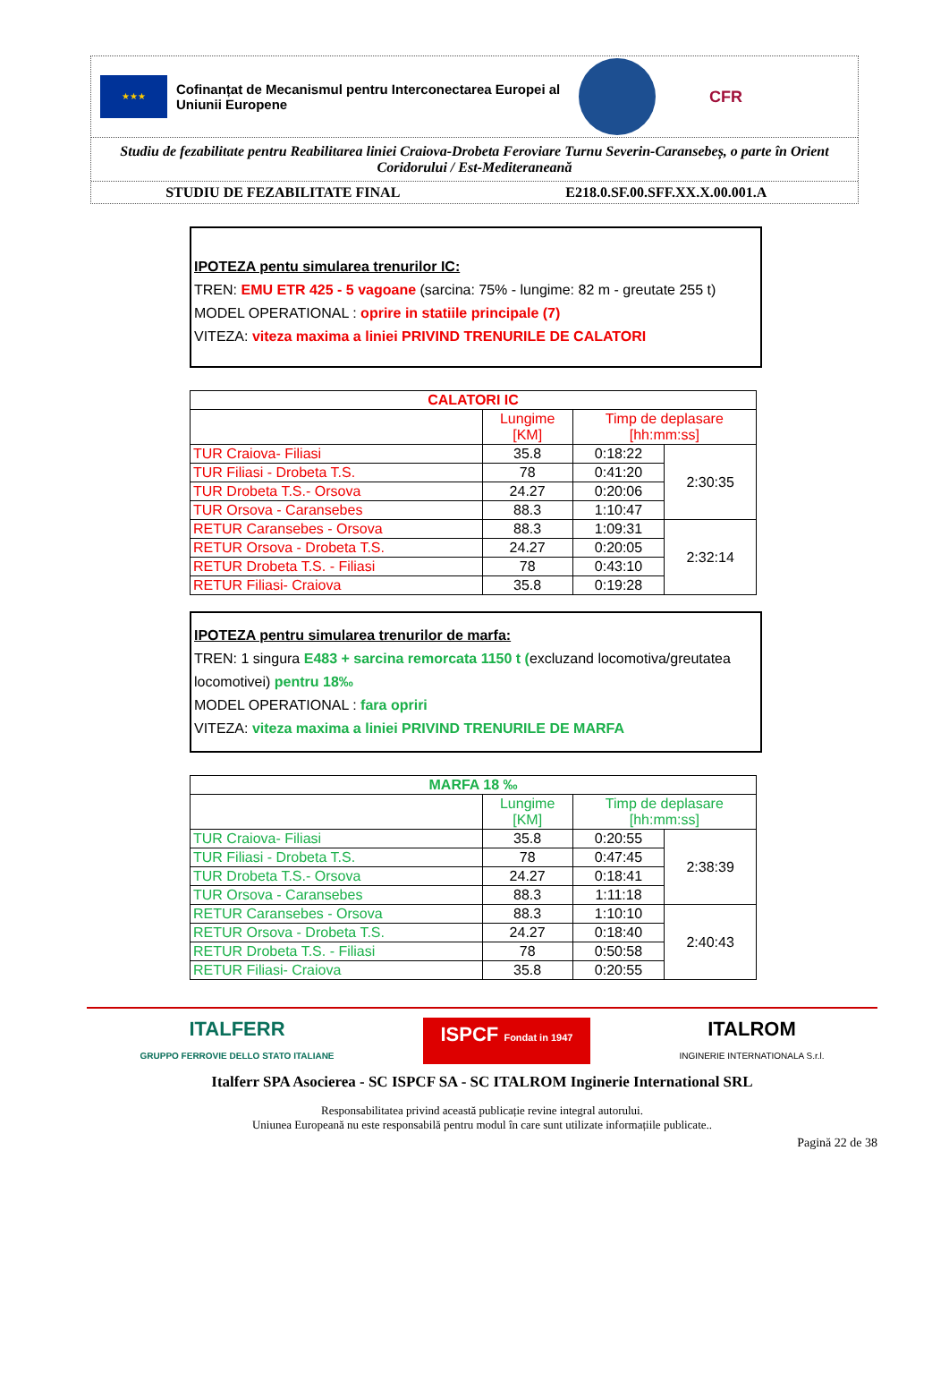★★★
Cofinanțat de Mecanismul pentru Interconectarea Europei al Uniunii Europene
CFR
Studiu de fezabilitate pentru Reabilitarea liniei Craiova-Drobeta Feroviare Turnu Severin-Caransebeș, o parte în Orient Coridorului / Est-Mediteraneană
STUDIU DE FEZABILITATE FINAL E218.0.SF.00.SFF.XX.X.00.001.A
IPOTEZA pentu simularea trenurilor IC:
TREN: EMU ETR 425 - 5 vagoane (sarcina: 75% - lungime: 82 m - greutate 255 t)
MODEL OPERATIONAL : oprire in statiile principale (7)
VITEZA: viteza maxima a liniei PRIVIND TRENURILE DE CALATORI
| CALATORI IC | | | |
| --- | --- | --- | --- |
| | Lungime [KM] | Timp de deplasare [hh:mm:ss] | |
| TUR Craiova- Filiasi | 35.8 | 0:18:22 | 2:30:35 |
| TUR Filiasi - Drobeta T.S. | 78 | 0:41:20 | |
| TUR Drobeta T.S.- Orsova | 24.27 | 0:20:06 | |
| TUR Orsova - Caransebes | 88.3 | 1:10:47 | |
| RETUR Caransebes - Orsova | 88.3 | 1:09:31 | 2:32:14 |
| RETUR Orsova - Drobeta T.S. | 24.27 | 0:20:05 | |
| RETUR Drobeta T.S. - Filiasi | 78 | 0:43:10 | |
| RETUR Filiasi- Craiova | 35.8 | 0:19:28 | |
IPOTEZA pentru simularea trenurilor de marfa:
TREN: 1 singura E483 + sarcina remorcata 1150 t (excluzand locomotiva/greutatea locomotivei) pentru 18‰
MODEL OPERATIONAL : fara opriri
VITEZA: viteza maxima a liniei PRIVIND TRENURILE DE MARFA
| MARFA 18 ‰ | | | |
| --- | --- | --- | --- |
| | Lungime [KM] | Timp de deplasare [hh:mm:ss] | |
| TUR Craiova- Filiasi | 35.8 | 0:20:55 | 2:38:39 |
| TUR Filiasi - Drobeta T.S. | 78 | 0:47:45 | |
| TUR Drobeta T.S.- Orsova | 24.27 | 0:18:41 | |
| TUR Orsova - Caransebes | 88.3 | 1:11:18 | |
| RETUR Caransebes - Orsova | 88.3 | 1:10:10 | 2:40:43 |
| RETUR Orsova - Drobeta T.S. | 24.27 | 0:18:40 | |
| RETUR Drobeta T.S. - Filiasi | 78 | 0:50:58 | |
| RETUR Filiasi- Craiova | 35.8 | 0:20:55 | |
ITALFERR
GRUPPO FERROVIE DELLO STATO ITALIANE
ISPCF Fondat in 1947
ITALROM
INGINERIE INTERNATIONALA S.r.l.
Italferr SPA Asocierea - SC ISPCF SA - SC ITALROM Inginerie International SRL
Responsabilitatea privind această publicație revine integral autorului.
Uniunea Europeană nu este responsabilă pentru modul în care sunt utilizate informațiile publicate..
Pagină 22 de 38